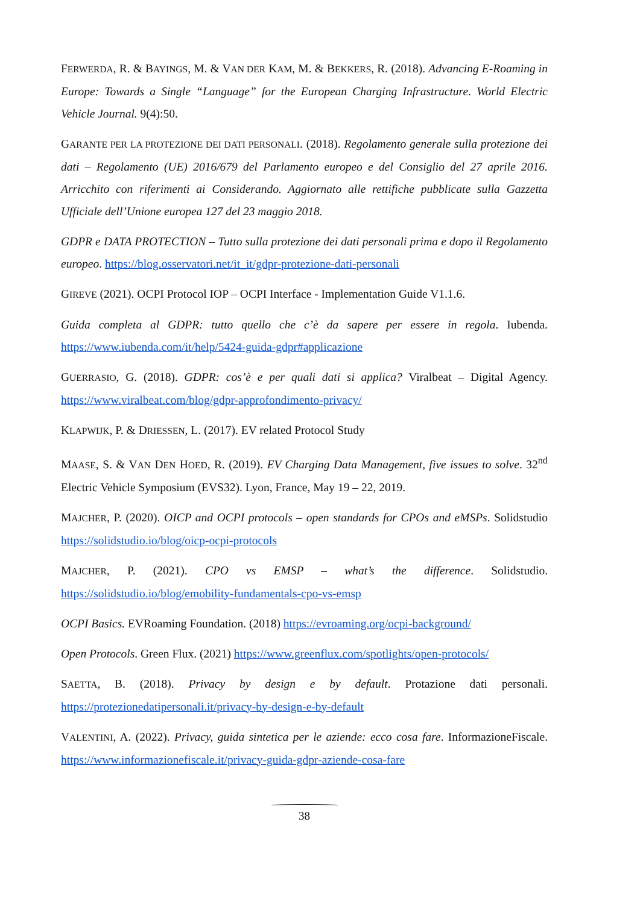FERWERDA, R. & BAYINGS, M. & VAN DER KAM, M. & BEKKERS, R. (2018). Advancing E-Roaming in Europe: Towards a Single “Language” for the European Charging Infrastructure. World Electric Vehicle Journal. 9(4):50.
GARANTE PER LA PROTEZIONE DEI DATI PERSONALI. (2018). Regolamento generale sulla protezione dei dati – Regolamento (UE) 2016/679 del Parlamento europeo e del Consiglio del 27 aprile 2016. Arricchito con riferimenti ai Considerando. Aggiornato alle rettifiche pubblicate sulla Gazzetta Ufficiale dell’Unione europea 127 del 23 maggio 2018.
GDPR e DATA PROTECTION – Tutto sulla protezione dei dati personali prima e dopo il Regolamento europeo. https://blog.osservatori.net/it_it/gdpr-protezione-dati-personali
GIREVE (2021). OCPI Protocol IOP – OCPI Interface - Implementation Guide V1.1.6.
Guida completa al GDPR: tutto quello che c’è da sapere per essere in regola. Iubenda. https://www.iubenda.com/it/help/5424-guida-gdpr#applicazione
GUERRASIO, G. (2018). GDPR: cos’è e per quali dati si applica? Viralbeat – Digital Agency. https://www.viralbeat.com/blog/gdpr-approfondimento-privacy/
KLAPWIJK, P. & DRIESSEN, L. (2017). EV related Protocol Study
MAASE, S. & VAN DEN HOED, R. (2019). EV Charging Data Management, five issues to solve. 32<sup>nd</sup> Electric Vehicle Symposium (EVS32). Lyon, France, May 19 – 22, 2019.
MAJCHER, P. (2020). OICP and OCPI protocols – open standards for CPOs and eMSPs. Solidstudio https://solidstudio.io/blog/oicp-ocpi-protocols
MAJCHER, P. (2021). CPO vs EMSP – what’s the difference. Solidstudio. https://solidstudio.io/blog/emobility-fundamentals-cpo-vs-emsp
OCPI Basics. EVRoaming Foundation. (2018) https://evroaming.org/ocpi-background/
Open Protocols. Green Flux. (2021) https://www.greenflux.com/spotlights/open-protocols/
SAETTA, B. (2018). Privacy by design e by default. Protazione dati personali. https://protezionedatipersonali.it/privacy-by-design-e-by-default
VALENTINI, A. (2022). Privacy, guida sintetica per le aziende: ecco cosa fare. InformazioneFiscale. https://www.informazionefiscale.it/privacy-guida-gdpr-aziende-cosa-fare
38